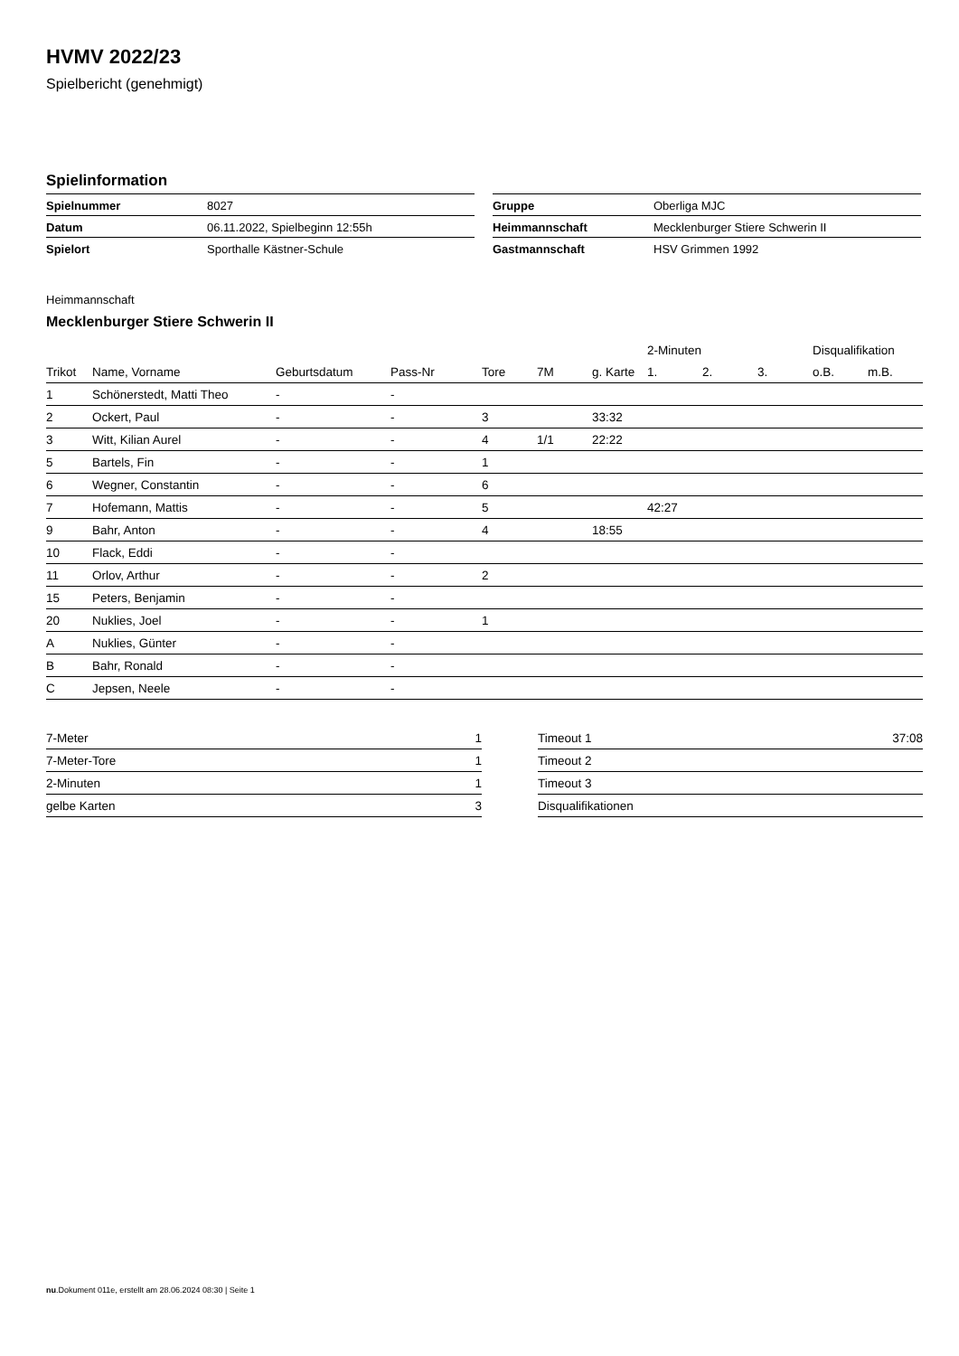HVMV 2022/23
Spielbericht (genehmigt)
Spielinformation
| Spielnummer | 8027 |
| Datum | 06.11.2022, Spielbeginn 12:55h |
| Spielort | Sporthalle Kästner-Schule |
| Gruppe | Oberliga MJC |
| Heimmannschaft | Mecklenburger Stiere Schwerin II |
| Gastmannschaft | HSV Grimmen 1992 |
Heimmannschaft
Mecklenburger Stiere Schwerin II
| | | | | | | | 2-Minuten | | | Disqualifikation | |
| --- | --- | --- | --- | --- | --- | --- | --- | --- | --- | --- | --- |
| Trikot | Name, Vorname | Geburtsdatum | Pass-Nr | Tore | 7M | g. Karte | 1. | 2. | 3. | o.B. | m.B. |
| 1 | Schönerstedt, Matti Theo | - | - | | | | | | | | |
| 2 | Ockert, Paul | - | - | 3 | | 33:32 | | | | | |
| 3 | Witt, Kilian Aurel | - | - | 4 | 1/1 | 22:22 | | | | | |
| 5 | Bartels, Fin | - | - | 1 | | | | | | | |
| 6 | Wegner, Constantin | - | - | 6 | | | | | | | |
| 7 | Hofemann, Mattis | - | - | 5 | | | 42:27 | | | | |
| 9 | Bahr, Anton | - | - | 4 | | 18:55 | | | | | |
| 10 | Flack, Eddi | - | - | | | | | | | | |
| 11 | Orlov, Arthur | - | - | 2 | | | | | | | |
| 15 | Peters, Benjamin | - | - | | | | | | | | |
| 20 | Nuklies, Joel | - | - | 1 | | | | | | | |
| A | Nuklies, Günter | - | - | | | | | | | | |
| B | Bahr, Ronald | - | - | | | | | | | | |
| C | Jepsen, Neele | - | - | | | | | | | | |
| 7-Meter | 1 |
| 7-Meter-Tore | 1 |
| 2-Minuten | 1 |
| gelbe Karten | 3 |
| Timeout 1 | 37:08 |
| Timeout 2 | |
| Timeout 3 | |
| Disqualifikationen | |
nu.Dokument 011e, erstellt am 28.06.2024 08:30 | Seite 1